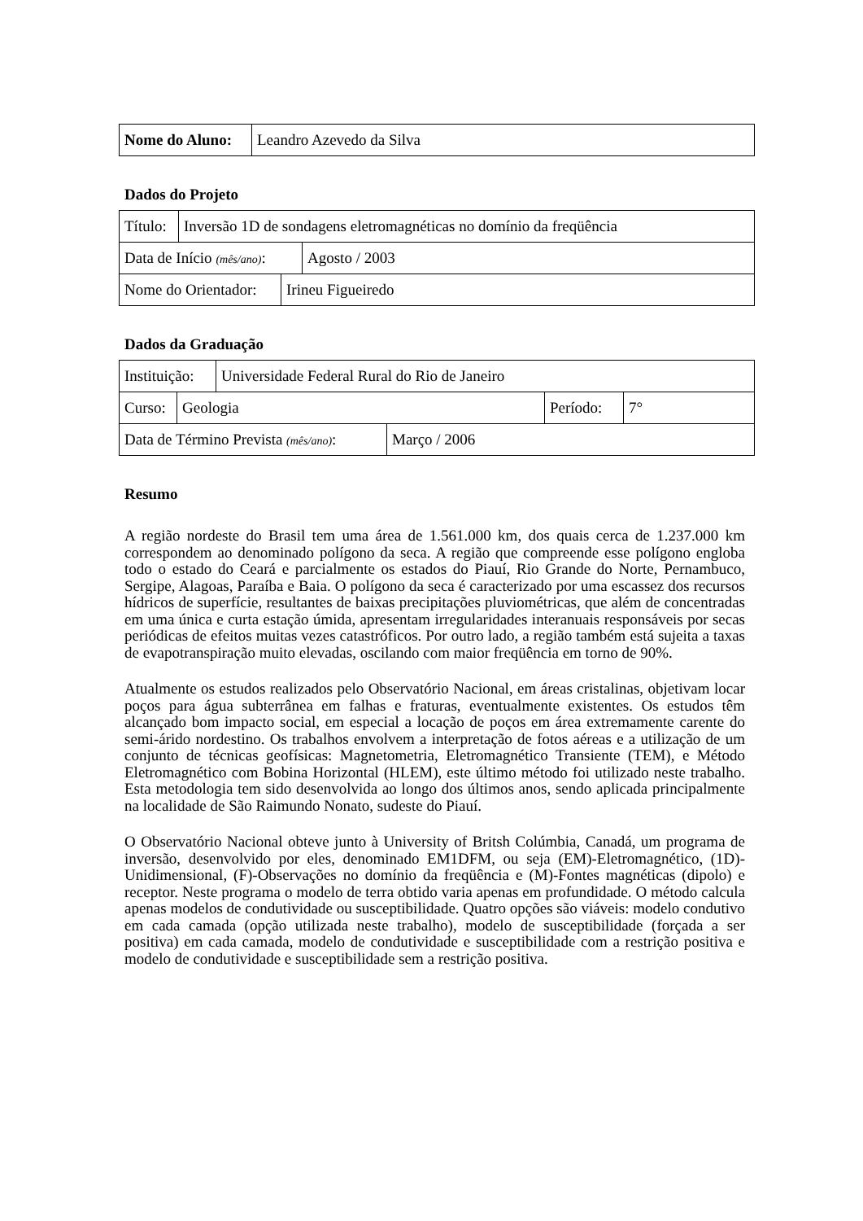| Nome do Aluno: | Leandro Azevedo da Silva |
Dados do Projeto
| Título: | Inversão 1D de sondagens eletromagnéticas no domínio da freqüência |
| Data de Início (mês/ano) : | Agosto / 2003 |
| Nome do Orientador: | Irineu Figueiredo |
Dados da Graduação
| Instituição: | Universidade Federal Rural do Rio de Janeiro |
| Curso: | Geologia | Período: | 7° |
| Data de Término Prevista (mês/ano) : | Março / 2006 |
Resumo
A região nordeste do Brasil tem uma área de 1.561.000 km, dos quais cerca de 1.237.000 km correspondem ao denominado polígono da seca. A região que compreende esse polígono engloba todo o estado do Ceará e parcialmente os estados do Piauí, Rio Grande do Norte, Pernambuco, Sergipe, Alagoas, Paraíba e Baia. O polígono da seca é caracterizado por uma escassez dos recursos hídricos de superfície, resultantes de baixas precipitações pluviométricas, que além de concentradas em uma única e curta estação úmida, apresentam irregularidades interanuais responsáveis por secas periódicas de efeitos muitas vezes catastróficos. Por outro lado, a região também está sujeita a taxas de evapotranspiração muito elevadas, oscilando com maior freqüência em torno de 90%.
Atualmente os estudos realizados pelo Observatório Nacional, em áreas cristalinas, objetivam locar poços para água subterrânea em falhas e fraturas, eventualmente existentes. Os estudos têm alcançado bom impacto social, em especial a locação de poços em área extremamente carente do semi-árido nordestino. Os trabalhos envolvem a interpretação de fotos aéreas e a utilização de um conjunto de técnicas geofísicas: Magnetometria, Eletromagnético Transiente (TEM), e Método Eletromagnético com Bobina Horizontal (HLEM), este último método foi utilizado neste trabalho. Esta metodologia tem sido desenvolvida ao longo dos últimos anos, sendo aplicada principalmente na localidade de São Raimundo Nonato, sudeste do Piauí.
O Observatório Nacional obteve junto à University of Britsh Colúmbia, Canadá, um programa de inversão, desenvolvido por eles, denominado EM1DFM, ou seja (EM)-Eletromagnético, (1D)-Unidimensional, (F)-Observações no domínio da freqüência e (M)-Fontes magnéticas (dipolo) e receptor. Neste programa o modelo de terra obtido varia apenas em profundidade. O método calcula apenas modelos de condutividade ou susceptibilidade. Quatro opções são viáveis: modelo condutivo em cada camada (opção utilizada neste trabalho), modelo de susceptibilidade (forçada a ser positiva) em cada camada, modelo de condutividade e susceptibilidade com a restrição positiva e modelo de condutividade e susceptibilidade sem a restrição positiva.